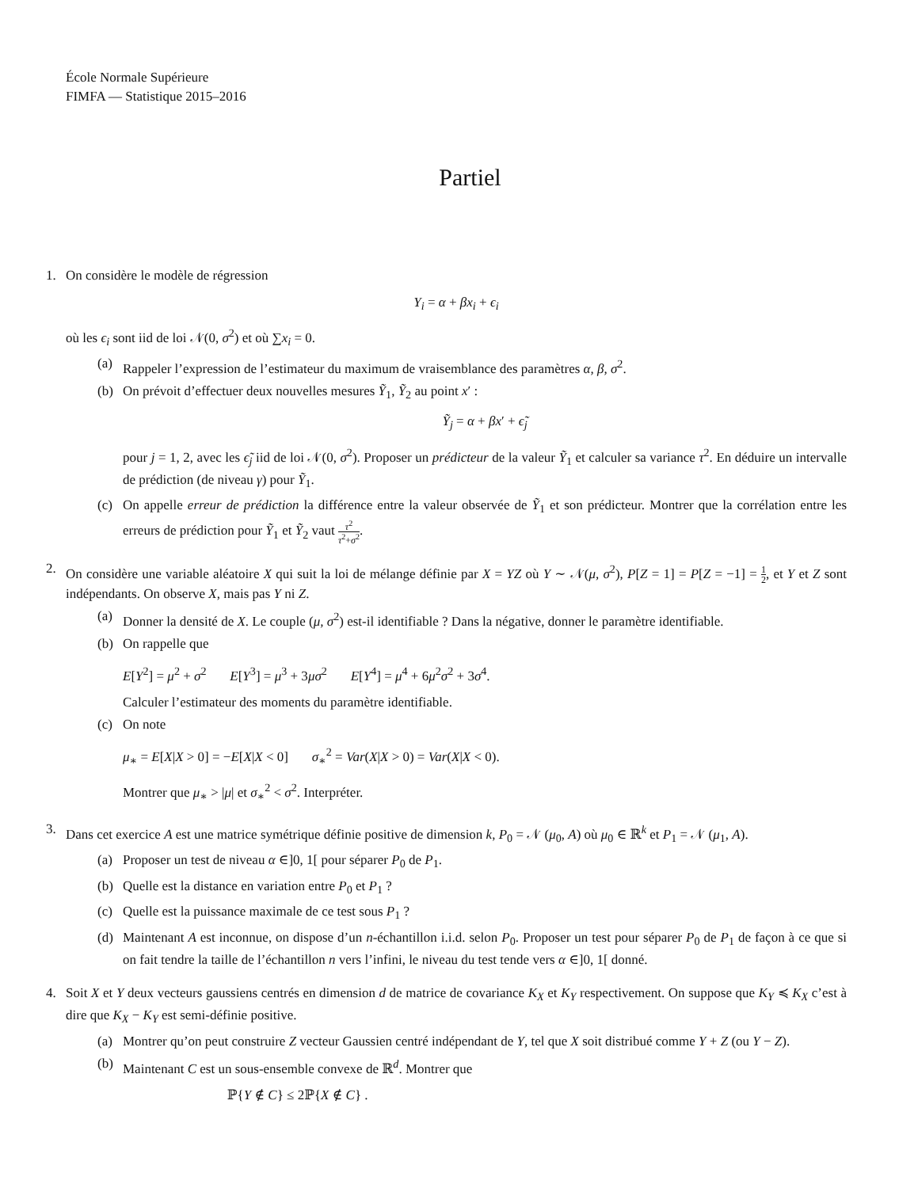École Normale Supérieure
FIMFA — Statistique 2015–2016
Partiel
1. On considère le modèle de régression
Y<sub>i</sub> = α + βx<sub>i</sub> + ϵ<sub>i</sub>
où les ϵ<sub>i</sub> sont iid de loi 𝒩(0, σ<sup>2</sup>) et où ∑x<sub>i</sub> = 0.
(a) Rappeler l’expression de l’estimateur du maximum de vraisemblance des paramètres α, β, σ<sup>2</sup>.
(b) On prévoit d’effectuer deux nouvelles mesures Ỹ<sub>1</sub>, Ỹ<sub>2</sub> au point x′ :
Ỹ<sub>j</sub> = α + βx′ + ϵ̃<sub>j</sub>
pour j = 1, 2, avec les ϵ̃<sub>j</sub> iid de loi 𝒩(0, σ<sup>2</sup>). Proposer un prédicteur de la valeur Ỹ<sub>1</sub> et calculer sa variance τ<sup>2</sup>. En déduire un intervalle de prédiction (de niveau γ) pour Ỹ<sub>1</sub>.
(c) On appelle erreur de prédiction la différence entre la valeur observée de Ỹ<sub>1</sub> et son prédicteur. Montrer que la corrélation entre les erreurs de prédiction pour Ỹ<sub>1</sub> et Ỹ<sub>2</sub> vaut τ<sup>2</sup> τ<sup>2</sup>+σ<sup>2</sup>.
2. On considère une variable aléatoire X qui suit la loi de mélange définie par X = YZ où Y ∼ 𝒩(μ, σ<sup>2</sup>), P[Z = 1] = P[Z = −1] = 1 2, et Y et Z sont indépendants. On observe X, mais pas Y ni Z.
(a) Donner la densité de X. Le couple (μ, σ<sup>2</sup>) est-il identifiable ? Dans la négative, donner le paramètre identifiable.
(b) On rappelle que
E[Y<sup>2</sup>] = μ<sup>2</sup> + σ<sup>2</sup> E[Y<sup>3</sup>] = μ<sup>3</sup> + 3μσ<sup>2</sup> E[Y<sup>4</sup>] = μ<sup>4</sup> + 6μ<sup>2</sup>σ<sup>2</sup> + 3σ<sup>4</sup>.
Calculer l’estimateur des moments du paramètre identifiable.
(c) On note
μ<sub>∗</sub> = E[X|X > 0] = −E[X|X < 0] σ<sub>∗</sub><sup>2</sup> = Var(X|X > 0) = Var(X|X < 0).
Montrer que μ<sub>∗</sub> > |μ| et σ<sub>∗</sub><sup>2</sup> < σ<sup>2</sup>. Interpréter.
3. Dans cet exercice A est une matrice symétrique définie positive de dimension k, P<sub>0</sub> = 𝒩 (μ<sub>0</sub>, A) où μ<sub>0</sub> ∈ ℝ<sup>k</sup> et P<sub>1</sub> = 𝒩 (μ<sub>1</sub>, A).
(a) Proposer un test de niveau α ∈]0, 1[ pour séparer P<sub>0</sub> de P<sub>1</sub>.
(b) Quelle est la distance en variation entre P<sub>0</sub> et P<sub>1</sub> ?
(c) Quelle est la puissance maximale de ce test sous P<sub>1</sub> ?
(d) Maintenant A est inconnue, on dispose d’un n-échantillon i.i.d. selon P<sub>0</sub>. Proposer un test pour séparer P<sub>0</sub> de P<sub>1</sub> de façon à ce que si on fait tendre la taille de l’échantillon n vers l’infini, le niveau du test tende vers α ∈]0, 1[ donné.
4. Soit X et Y deux vecteurs gaussiens centrés en dimension d de matrice de covariance K<sub>X</sub> et K<sub>Y</sub> respectivement. On suppose que K<sub>Y</sub> ≼ K<sub>X</sub> c’est à dire que K<sub>X</sub> − K<sub>Y</sub> est semi-définie positive.
(a) Montrer qu’on peut construire Z vecteur Gaussien centré indépendant de Y, tel que X soit distribué comme Y + Z (ou Y − Z).
(b) Maintenant C est un sous-ensemble convexe de ℝ<sup>d</sup>. Montrer que
ℙ{Y ∉ C} ≤ 2ℙ{X ∉ C} .